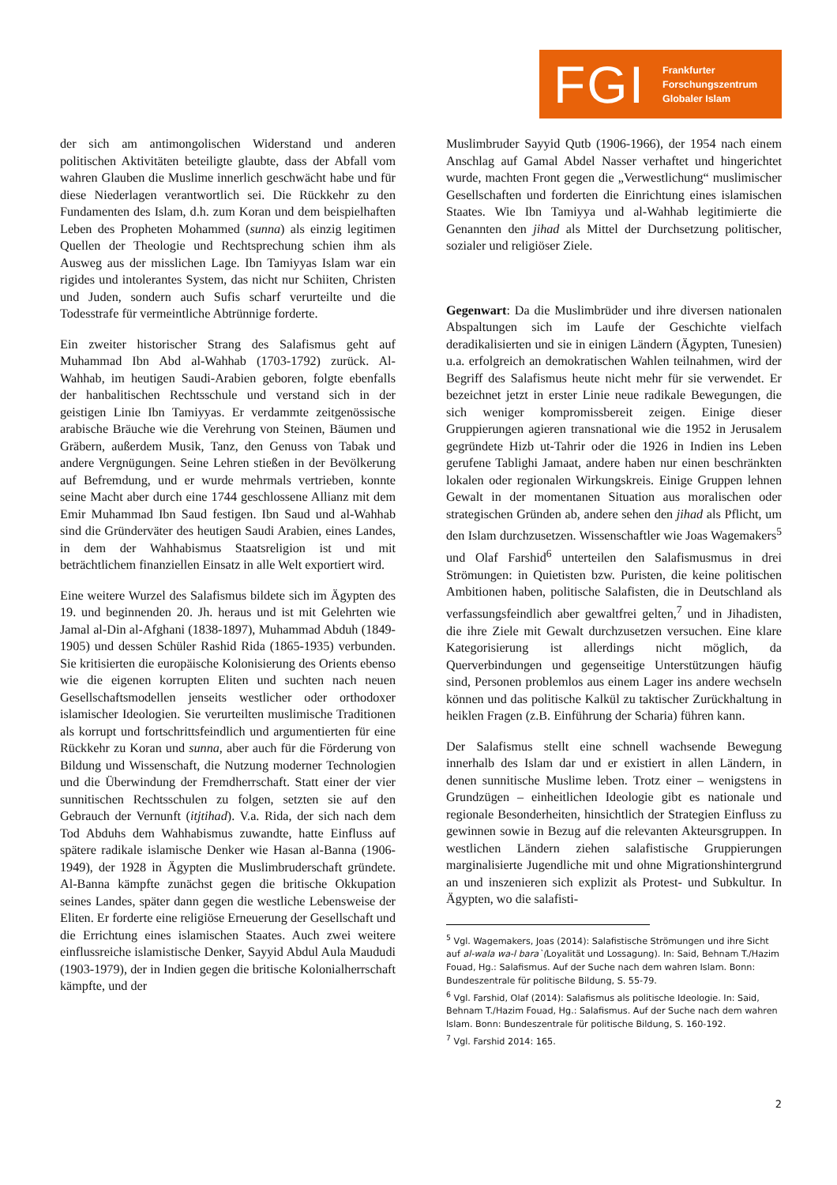FGI Frankfurter
Forschungszentrum
Globaler Islam
der sich am antimongolischen Widerstand und anderen politischen Aktivitäten beteiligte glaubte, dass der Abfall vom wahren Glauben die Muslime innerlich geschwächt habe und für diese Niederlagen verantwortlich sei. Die Rückkehr zu den Fundamenten des Islam, d.h. zum Koran und dem beispielhaften Leben des Propheten Mohammed (sunna) als einzig legitimen Quellen der Theologie und Rechtsprechung schien ihm als Ausweg aus der misslichen Lage. Ibn Tamiyyas Islam war ein rigides und intolerantes System, das nicht nur Schiiten, Christen und Juden, sondern auch Sufis scharf verurteilte und die Todesstrafe für vermeintliche Abtrünnige forderte.
Ein zweiter historischer Strang des Salafismus geht auf Muhammad Ibn Abd al-Wahhab (1703-1792) zurück. Al-Wahhab, im heutigen Saudi-Arabien geboren, folgte ebenfalls der hanbalitischen Rechtsschule und verstand sich in der geistigen Linie Ibn Tamiyyas. Er verdammte zeitgenössische arabische Bräuche wie die Verehrung von Steinen, Bäumen und Gräbern, außerdem Musik, Tanz, den Genuss von Tabak und andere Vergnügungen. Seine Lehren stießen in der Bevölkerung auf Befremdung, und er wurde mehrmals vertrieben, konnte seine Macht aber durch eine 1744 geschlossene Allianz mit dem Emir Muhammad Ibn Saud festigen. Ibn Saud und al-Wahhab sind die Gründerväter des heutigen Saudi Arabien, eines Landes, in dem der Wahhabismus Staatsreligion ist und mit beträchtlichem finanziellen Einsatz in alle Welt exportiert wird.
Eine weitere Wurzel des Salafismus bildete sich im Ägypten des 19. und beginnenden 20. Jh. heraus und ist mit Gelehrten wie Jamal al-Din al-Afghani (1838-1897), Muhammad Abduh (1849-1905) und dessen Schüler Rashid Rida (1865-1935) verbunden. Sie kritisierten die europäische Kolonisierung des Orients ebenso wie die eigenen korrupten Eliten und suchten nach neuen Gesellschaftsmodellen jenseits westlicher oder orthodoxer islamischer Ideologien. Sie verurteilten muslimische Traditionen als korrupt und fortschrittsfeindlich und argumentierten für eine Rückkehr zu Koran und sunna, aber auch für die Förderung von Bildung und Wissenschaft, die Nutzung moderner Technologien und die Überwindung der Fremdherrschaft. Statt einer der vier sunnitischen Rechtsschulen zu folgen, setzten sie auf den Gebrauch der Vernunft (itjtihad). V.a. Rida, der sich nach dem Tod Abduhs dem Wahhabismus zuwandte, hatte Einfluss auf spätere radikale islamische Denker wie Hasan al-Banna (1906-1949), der 1928 in Ägypten die Muslimbruderschaft gründete. Al-Banna kämpfte zunächst gegen die britische Okkupation seines Landes, später dann gegen die westliche Lebensweise der Eliten. Er forderte eine religiöse Erneuerung der Gesellschaft und die Errichtung eines islamischen Staates. Auch zwei weitere einflussreiche islamistische Denker, Sayyid Abdul Aula Maududi (1903-1979), der in Indien gegen die britische Kolonialherrschaft kämpfte, und der
Muslimbruder Sayyid Qutb (1906-1966), der 1954 nach einem Anschlag auf Gamal Abdel Nasser verhaftet und hingerichtet wurde, machten Front gegen die „Verwestlichung“ muslimischer Gesellschaften und forderten die Einrichtung eines islamischen Staates. Wie Ibn Tamiyya und al-Wahhab legitimierte die Genannten den jihad als Mittel der Durchsetzung politischer, sozialer und religiöser Ziele.
Gegenwart: Da die Muslimbrüder und ihre diversen nationalen Abspaltungen sich im Laufe der Geschichte vielfach deradikalisierten und sie in einigen Ländern (Ägypten, Tunesien) u.a. erfolgreich an demokratischen Wahlen teilnahmen, wird der Begriff des Salafismus heute nicht mehr für sie verwendet. Er bezeichnet jetzt in erster Linie neue radikale Bewegungen, die sich weniger kompromissbereit zeigen. Einige dieser Gruppierungen agieren transnational wie die 1952 in Jerusalem gegründete Hizb ut-Tahrir oder die 1926 in Indien ins Leben gerufene Tablighi Jamaat, andere haben nur einen beschränkten lokalen oder regionalen Wirkungskreis. Einige Gruppen lehnen Gewalt in der momentanen Situation aus moralischen oder strategischen Gründen ab, andere sehen den jihad als Pflicht, um den Islam durchzusetzen. Wissenschaftler wie Joas Wagemakers<sup>5</sup> und Olaf Farshid<sup>6</sup> unterteilen den Salafismusmus in drei Strömungen: in Quietisten bzw. Puristen, die keine politischen Ambitionen haben, politische Salafisten, die in Deutschland als verfassungsfeindlich aber gewaltfrei gelten,<sup>7</sup> und in Jihadisten, die ihre Ziele mit Gewalt durchzusetzen versuchen. Eine klare Kategorisierung ist allerdings nicht möglich, da Querverbindungen und gegenseitige Unterstützungen häufig sind, Personen problemlos aus einem Lager ins andere wechseln können und das politische Kalkül zu taktischer Zurückhaltung in heiklen Fragen (z.B. Einführung der Scharia) führen kann.
Der Salafismus stellt eine schnell wachsende Bewegung innerhalb des Islam dar und er existiert in allen Ländern, in denen sunnitische Muslime leben. Trotz einer – wenigstens in Grundzügen – einheitlichen Ideologie gibt es nationale und regionale Besonderheiten, hinsichtlich der Strategien Einfluss zu gewinnen sowie in Bezug auf die relevanten Akteursgruppen. In westlichen Ländern ziehen salafistische Gruppierungen marginalisierte Jugendliche mit und ohne Migrationshintergrund an und inszenieren sich explizit als Protest- und Subkultur. In Ägypten, wo die salafisti-
<sup>5</sup> Vgl. Wagemakers, Joas (2014): Salafistische Strömungen und ihre Sicht auf al-wala wa-l bara`(Loyalität und Lossagung). In: Said, Behnam T./Hazim Fouad, Hg.: Salafismus. Auf der Suche nach dem wahren Islam. Bonn: Bundeszentrale für politische Bildung, S. 55-79.
<sup>6</sup> Vgl. Farshid, Olaf (2014): Salafismus als politische Ideologie. In: Said, Behnam T./Hazim Fouad, Hg.: Salafismus. Auf der Suche nach dem wahren Islam. Bonn: Bundeszentrale für politische Bildung, S. 160-192.
<sup>7</sup> Vgl. Farshid 2014: 165.
2